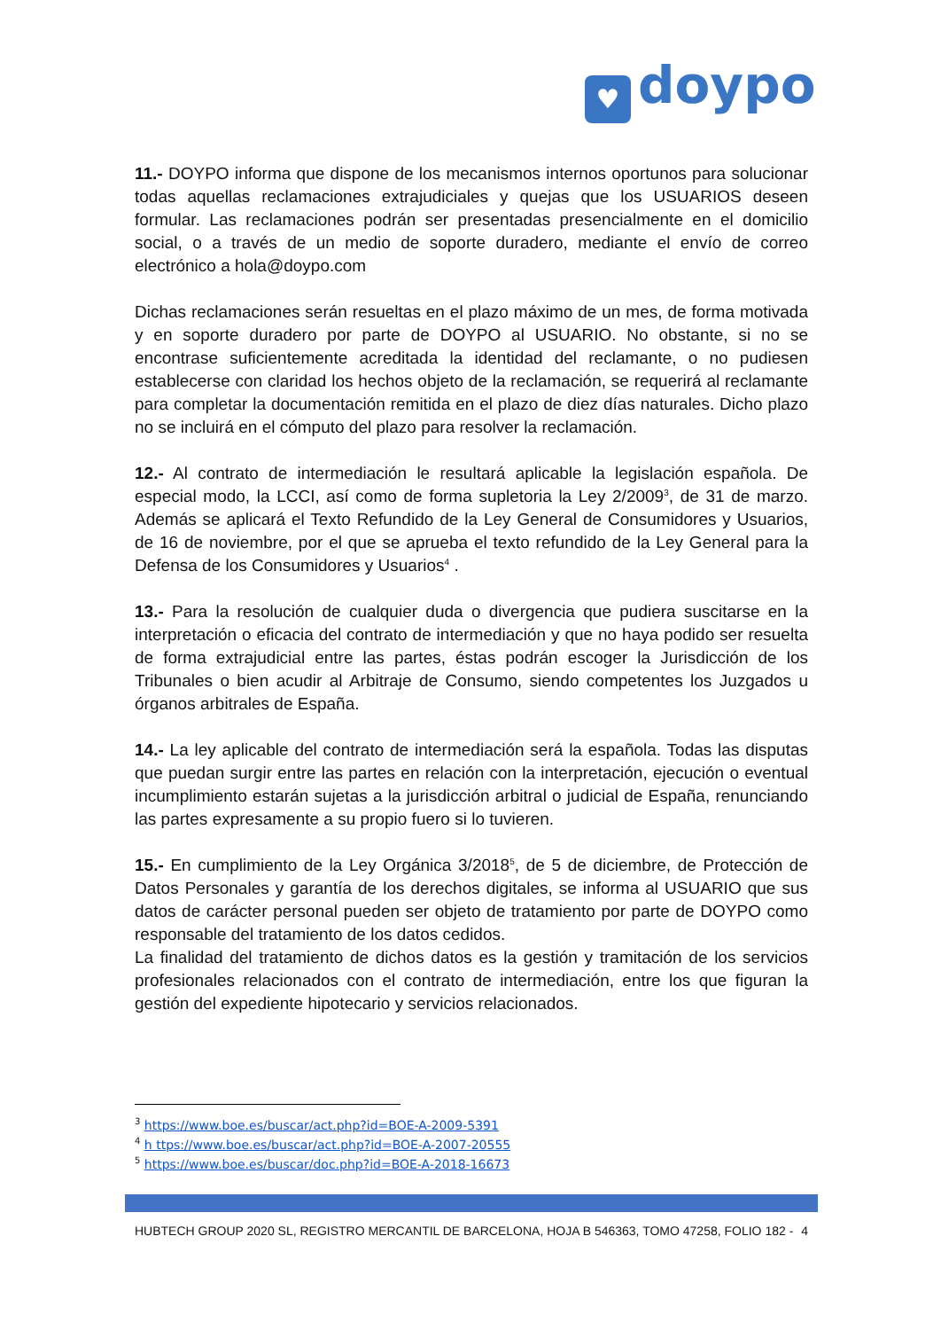♥ doypo
11.- DOYPO informa que dispone de los mecanismos internos oportunos para solucionar todas aquellas reclamaciones extrajudiciales y quejas que los USUARIOS deseen formular. Las reclamaciones podrán ser presentadas presencialmente en el domicilio social, o a través de un medio de soporte duradero, mediante el envío de correo electrónico a hola@doypo.com
Dichas reclamaciones serán resueltas en el plazo máximo de un mes, de forma motivada y en soporte duradero por parte de DOYPO al USUARIO. No obstante, si no se encontrase suficientemente acreditada la identidad del reclamante, o no pudiesen establecerse con claridad los hechos objeto de la reclamación, se requerirá al reclamante para completar la documentación remitida en el plazo de diez días naturales. Dicho plazo no se incluirá en el cómputo del plazo para resolver la reclamación.
12.- Al contrato de intermediación le resultará aplicable la legislación española. De especial modo, la LCCI, así como de forma supletoria la Ley 2/2009<sup>3</sup>, de 31 de marzo. Además se aplicará el Texto Refundido de la Ley General de Consumidores y Usuarios, de 16 de noviembre, por el que se aprueba el texto refundido de la Ley General para la Defensa de los Consumidores y Usuarios<sup>4</sup> .
13.- Para la resolución de cualquier duda o divergencia que pudiera suscitarse en la interpretación o eficacia del contrato de intermediación y que no haya podido ser resuelta de forma extrajudicial entre las partes, éstas podrán escoger la Jurisdicción de los Tribunales o bien acudir al Arbitraje de Consumo, siendo competentes los Juzgados u órganos arbitrales de España.
14.- La ley aplicable del contrato de intermediación será la española. Todas las disputas que puedan surgir entre las partes en relación con la interpretación, ejecución o eventual incumplimiento estarán sujetas a la jurisdicción arbitral o judicial de España, renunciando las partes expresamente a su propio fuero si lo tuvieren.
15.- En cumplimiento de la Ley Orgánica 3/2018<sup>5</sup>, de 5 de diciembre, de Protección de Datos Personales y garantía de los derechos digitales, se informa al USUARIO que sus datos de carácter personal pueden ser objeto de tratamiento por parte de DOYPO como responsable del tratamiento de los datos cedidos.
La finalidad del tratamiento de dichos datos es la gestión y tramitación de los servicios profesionales relacionados con el contrato de intermediación, entre los que figuran la gestión del expediente hipotecario y servicios relacionados.
<sup>3</sup> https://www.boe.es/buscar/act.php?id=BOE-A-2009-5391
<sup>4</sup> h ttps://www.boe.es/buscar/act.php?id=BOE-A-2007-20555
<sup>5</sup> https://www.boe.es/buscar/doc.php?id=BOE-A-2018-16673
HUBTECH GROUP 2020 SL, REGISTRO MERCANTIL DE BARCELONA, HOJA B 546363, TOMO 47258, FOLIO 182 - 4